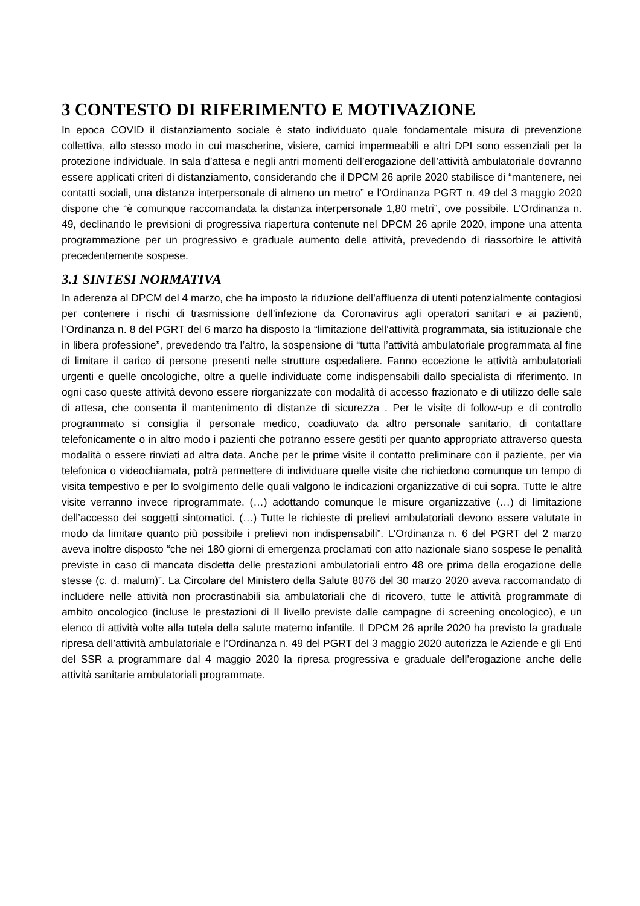3 CONTESTO DI RIFERIMENTO E MOTIVAZIONE
In epoca COVID il distanziamento sociale è stato individuato quale fondamentale misura di prevenzione collettiva, allo stesso modo in cui mascherine, visiere, camici impermeabili e altri DPI sono essenziali per la protezione individuale. In sala d’attesa e negli antri momenti dell’erogazione dell’attività ambulatoriale dovranno essere applicati criteri di distanziamento, considerando che il DPCM 26 aprile 2020 stabilisce di “mantenere, nei contatti sociali, una distanza interpersonale di almeno un metro” e l’Ordinanza PGRT n. 49 del 3 maggio 2020 dispone che “è comunque raccomandata la distanza interpersonale 1,80 metri”, ove possibile. L’Ordinanza n. 49, declinando le previsioni di progressiva riapertura contenute nel DPCM 26 aprile 2020, impone una attenta programmazione per un progressivo e graduale aumento delle attività, prevedendo di riassorbire le attività precedentemente sospese.
3.1 SINTESI NORMATIVA
In aderenza al DPCM del 4 marzo, che ha imposto la riduzione dell’affluenza di utenti potenzialmente contagiosi per contenere i rischi di trasmissione dell’infezione da Coronavirus agli operatori sanitari e ai pazienti, l’Ordinanza n. 8 del PGRT del 6 marzo ha disposto la “limitazione dell’attività programmata, sia istituzionale che in libera professione”, prevedendo tra l’altro, la sospensione di “tutta l’attività ambulatoriale programmata al fine di limitare il carico di persone presenti nelle strutture ospedaliere. Fanno eccezione le attività ambulatoriali urgenti e quelle oncologiche, oltre a quelle individuate come indispensabili dallo specialista di riferimento. In ogni caso queste attività devono essere riorganizzate con modalità di accesso frazionato e di utilizzo delle sale di attesa, che consenta il mantenimento di distanze di sicurezza . Per le visite di follow-up e di controllo programmato si consiglia il personale medico, coadiuvato da altro personale sanitario, di contattare telefonicamente o in altro modo i pazienti che potranno essere gestiti per quanto appropriato attraverso questa modalità o essere rinviati ad altra data. Anche per le prime visite il contatto preliminare con il paziente, per via telefonica o videochiamata, potrà permettere di individuare quelle visite che richiedono comunque un tempo di visita tempestivo e per lo svolgimento delle quali valgono le indicazioni organizzative di cui sopra. Tutte le altre visite verranno invece riprogrammate. (…) adottando comunque le misure organizzative (…) di limitazione dell’accesso dei soggetti sintomatici. (…) Tutte le richieste di prelievi ambulatoriali devono essere valutate in modo da limitare quanto più possibile i prelievi non indispensabili”. L’Ordinanza n. 6 del PGRT del 2 marzo aveva inoltre disposto “che nei 180 giorni di emergenza proclamati con atto nazionale siano sospese le penalità previste in caso di mancata disdetta delle prestazioni ambulatoriali entro 48 ore prima della erogazione delle stesse (c. d. malum)”. La Circolare del Ministero della Salute 8076 del 30 marzo 2020 aveva raccomandato di includere nelle attività non procrastinabili sia ambulatoriali che di ricovero, tutte le attività programmate di ambito oncologico (incluse le prestazioni di II livello previste dalle campagne di screening oncologico), e un elenco di attività volte alla tutela della salute materno infantile. Il DPCM 26 aprile 2020 ha previsto la graduale ripresa dell’attività ambulatoriale e l’Ordinanza n. 49 del PGRT del 3 maggio 2020 autorizza le Aziende e gli Enti del SSR a programmare dal 4 maggio 2020 la ripresa progressiva e graduale dell’erogazione anche delle attività sanitarie ambulatoriali programmate.